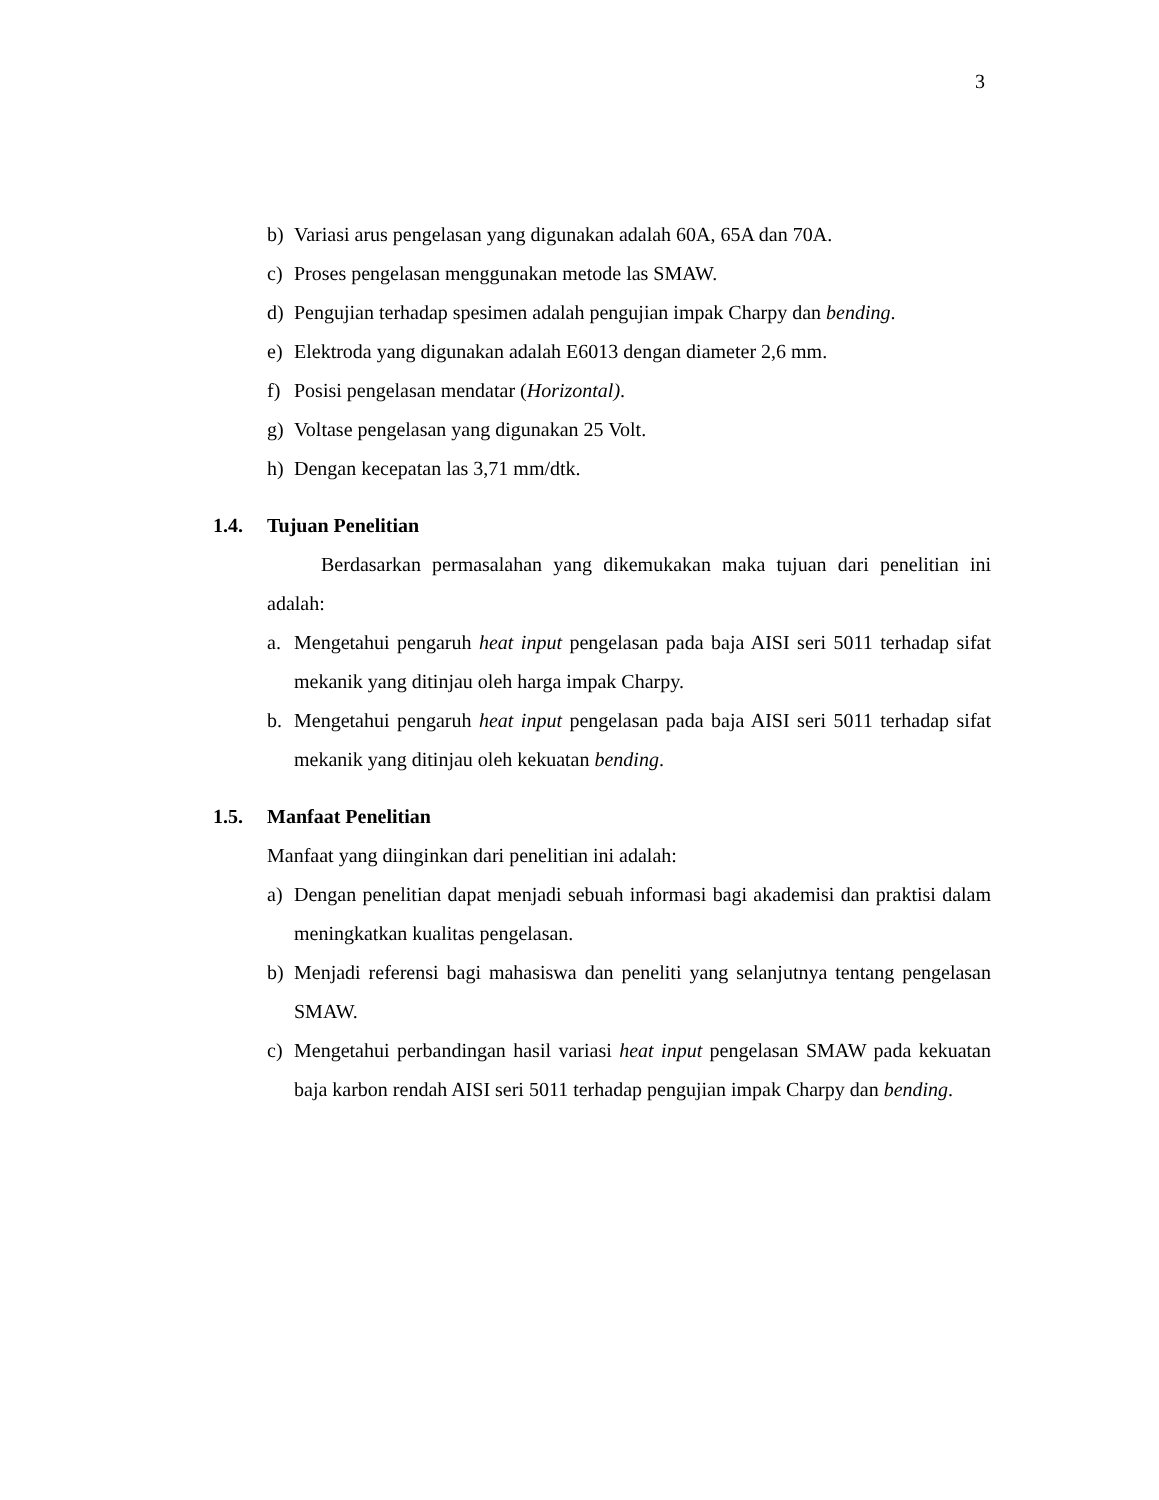3
b) Variasi arus pengelasan yang digunakan adalah 60A, 65A dan 70A.
c) Proses pengelasan menggunakan metode las SMAW.
d) Pengujian terhadap spesimen adalah pengujian impak Charpy dan bending.
e) Elektroda yang digunakan adalah E6013 dengan diameter 2,6 mm.
f) Posisi pengelasan mendatar (Horizontal).
g) Voltase pengelasan yang digunakan 25 Volt.
h) Dengan kecepatan las 3,71 mm/dtk.
1.4. Tujuan Penelitian
Berdasarkan permasalahan yang dikemukakan maka tujuan dari penelitian ini adalah:
a. Mengetahui pengaruh heat input pengelasan pada baja AISI seri 5011 terhadap sifat mekanik yang ditinjau oleh harga impak Charpy.
b. Mengetahui pengaruh heat input pengelasan pada baja AISI seri 5011 terhadap sifat mekanik yang ditinjau oleh kekuatan bending.
1.5. Manfaat Penelitian
Manfaat yang diinginkan dari penelitian ini adalah:
a) Dengan penelitian dapat menjadi sebuah informasi bagi akademisi dan praktisi dalam meningkatkan kualitas pengelasan.
b) Menjadi referensi bagi mahasiswa dan peneliti yang selanjutnya tentang pengelasan SMAW.
c) Mengetahui perbandingan hasil variasi heat input pengelasan SMAW pada kekuatan baja karbon rendah AISI seri 5011 terhadap pengujian impak Charpy dan bending.